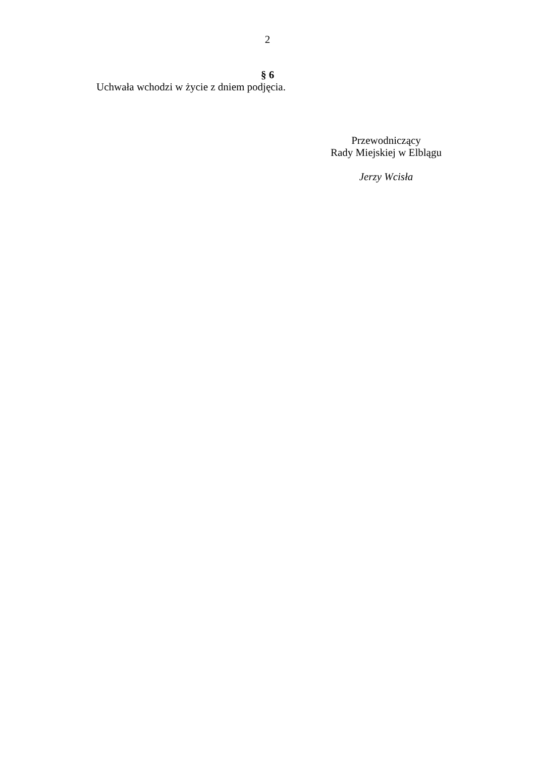2
§ 6
Uchwała wchodzi w życie z dniem podjęcia.
Przewodniczący
Rady Miejskiej w Elblągu
Jerzy Wcisła